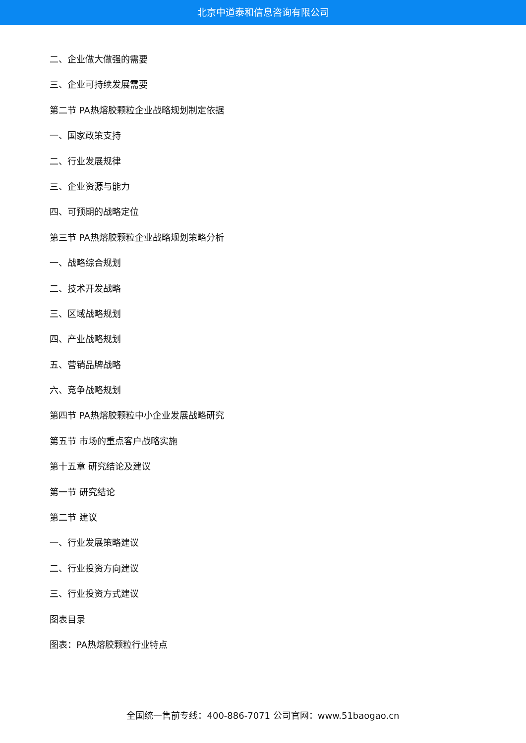北京中道泰和信息咨询有限公司
二、企业做大做强的需要
三、企业可持续发展需要
第二节 PA热熔胶颗粒企业战略规划制定依据
一、国家政策支持
二、行业发展规律
三、企业资源与能力
四、可预期的战略定位
第三节 PA热熔胶颗粒企业战略规划策略分析
一、战略综合规划
二、技术开发战略
三、区域战略规划
四、产业战略规划
五、营销品牌战略
六、竞争战略规划
第四节 PA热熔胶颗粒中小企业发展战略研究
第五节 市场的重点客户战略实施
第十五章 研究结论及建议
第一节 研究结论
第二节 建议
一、行业发展策略建议
二、行业投资方向建议
三、行业投资方式建议
图表目录
图表：PA热熔胶颗粒行业特点
全国统一售前专线：400-886-7071 公司官网：www.51baogao.cn